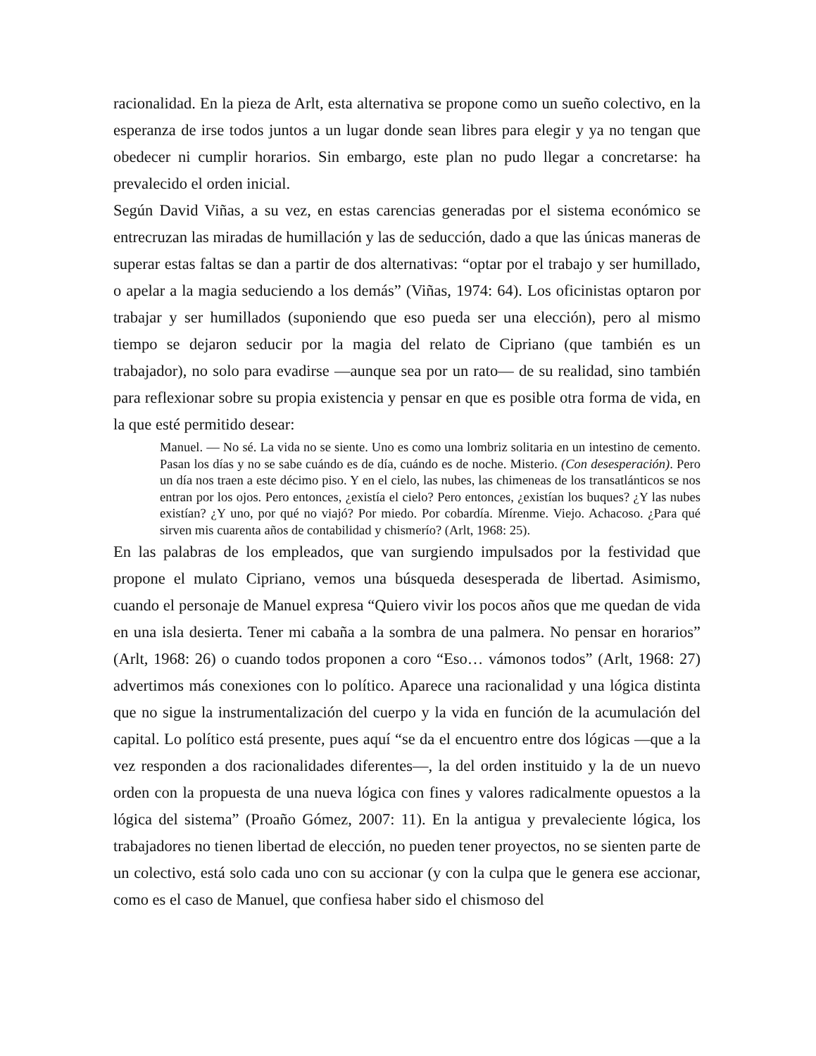racionalidad. En la pieza de Arlt, esta alternativa se propone como un sueño colectivo, en la esperanza de irse todos juntos a un lugar donde sean libres para elegir y ya no tengan que obedecer ni cumplir horarios. Sin embargo, este plan no pudo llegar a concretarse: ha prevalecido el orden inicial.
Según David Viñas, a su vez, en estas carencias generadas por el sistema económico se entrecruzan las miradas de humillación y las de seducción, dado a que las únicas maneras de superar estas faltas se dan a partir de dos alternativas: “optar por el trabajo y ser humillado, o apelar a la magia seduciendo a los demás” (Viñas, 1974: 64). Los oficinistas optaron por trabajar y ser humillados (suponiendo que eso pueda ser una elección), pero al mismo tiempo se dejaron seducir por la magia del relato de Cipriano (que también es un trabajador), no solo para evadirse —aunque sea por un rato— de su realidad, sino también para reflexionar sobre su propia existencia y pensar en que es posible otra forma de vida, en la que esté permitido desear:
Manuel. — No sé. La vida no se siente. Uno es como una lombriz solitaria en un intestino de cemento. Pasan los días y no se sabe cuándo es de día, cuándo es de noche. Misterio. (Con desesperación). Pero un día nos traen a este décimo piso. Y en el cielo, las nubes, las chimeneas de los transatlánticos se nos entran por los ojos. Pero entonces, ¿existía el cielo? Pero entonces, ¿existían los buques? ¿Y las nubes existían? ¿Y uno, por qué no viajó? Por miedo. Por cobardía. Mírenme. Viejo. Achacoso. ¿Para qué sirven mis cuarenta años de contabilidad y chismerío? (Arlt, 1968: 25).
En las palabras de los empleados, que van surgiendo impulsados por la festividad que propone el mulato Cipriano, vemos una búsqueda desesperada de libertad. Asimismo, cuando el personaje de Manuel expresa “Quiero vivir los pocos años que me quedan de vida en una isla desierta. Tener mi cabaña a la sombra de una palmera. No pensar en horarios” (Arlt, 1968: 26) o cuando todos proponen a coro “Eso… vámonos todos” (Arlt, 1968: 27) advertimos más conexiones con lo político. Aparece una racionalidad y una lógica distinta que no sigue la instrumentalización del cuerpo y la vida en función de la acumulación del capital. Lo político está presente, pues aquí “se da el encuentro entre dos lógicas —que a la vez responden a dos racionalidades diferentes—, la del orden instituido y la de un nuevo orden con la propuesta de una nueva lógica con fines y valores radicalmente opuestos a la lógica del sistema” (Proaño Gómez, 2007: 11). En la antigua y prevaleciente lógica, los trabajadores no tienen libertad de elección, no pueden tener proyectos, no se sienten parte de un colectivo, está solo cada uno con su accionar (y con la culpa que le genera ese accionar, como es el caso de Manuel, que confiesa haber sido el chismoso del